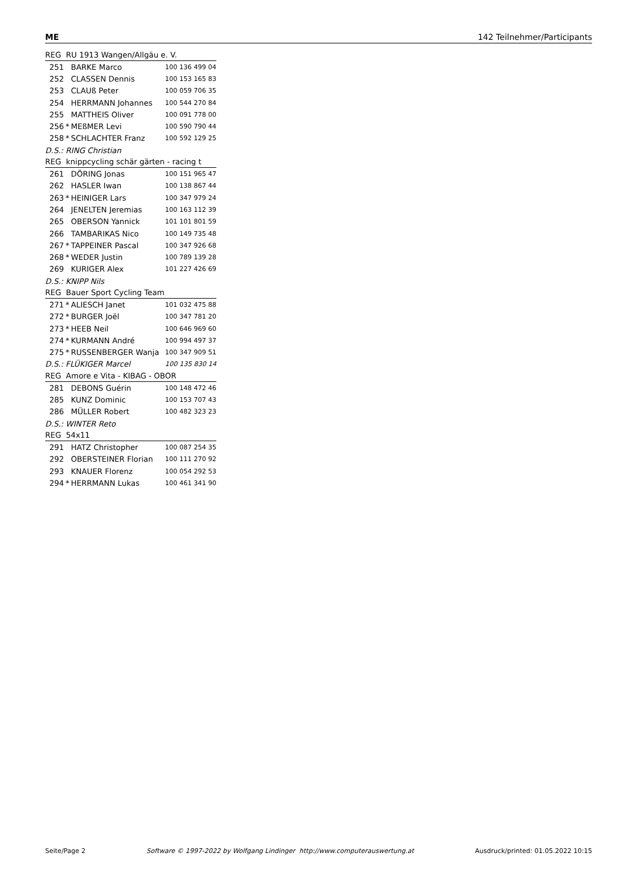ME 142 Teilnehmer/Participants
| REG RU 1913 Wangen/Allgäu e. V. | | | |
| 251 | | BARKE Marco | 100 136 499 04 |
| 252 | | CLASSEN Dennis | 100 153 165 83 |
| 253 | | CLAUß Peter | 100 059 706 35 |
| 254 | | HERRMANN Johannes | 100 544 270 84 |
| 255 | | MATTHEIS Oliver | 100 091 778 00 |
| 256 | * | MEßMER Levi | 100 590 790 44 |
| 258 | * | SCHLACHTER Franz | 100 592 129 25 |
| D.S.: RING Christian | | | |
| REG knippcycling schär gärten - racing t | | | |
| 261 | | DÖRING Jonas | 100 151 965 47 |
| 262 | | HASLER Iwan | 100 138 867 44 |
| 263 | * | HEINIGER Lars | 100 347 979 24 |
| 264 | | JENELTEN Jeremias | 100 163 112 39 |
| 265 | | OBERSON Yannick | 101 101 801 59 |
| 266 | | TAMBARIKAS Nico | 100 149 735 48 |
| 267 | * | TAPPEINER Pascal | 100 347 926 68 |
| 268 | * | WEDER Justin | 100 789 139 28 |
| 269 | | KURIGER Alex | 101 227 426 69 |
| D.S.: KNIPP Nils | | | |
| REG Bauer Sport Cycling Team | | | |
| 271 | * | ALIESCH Janet | 101 032 475 88 |
| 272 | * | BURGER Joël | 100 347 781 20 |
| 273 | * | HEEB Neil | 100 646 969 60 |
| 274 | * | KURMANN André | 100 994 497 37 |
| 275 | * | RUSSENBERGER Wanja | 100 347 909 51 |
| D.S.: FLÜKIGER Marcel | | | 100 135 830 14 |
| REG Amore e Vita - KIBAG - OBOR | | | |
| 281 | | DEBONS Guérin | 100 148 472 46 |
| 285 | | KUNZ Dominic | 100 153 707 43 |
| 286 | | MÜLLER Robert | 100 482 323 23 |
| D.S.: WINTER Reto | | | |
| REG 54x11 | | | |
| 291 | | HATZ Christopher | 100 087 254 35 |
| 292 | | OBERSTEINER Florian | 100 111 270 92 |
| 293 | | KNAUER Florenz | 100 054 292 53 |
| 294 | * | HERRMANN Lukas | 100 461 341 90 |
Seite/Page 2 Software © 1997-2022 by Wolfgang Lindinger http://www.computerauswertung.at Ausdruck/printed: 01.05.2022 10:15